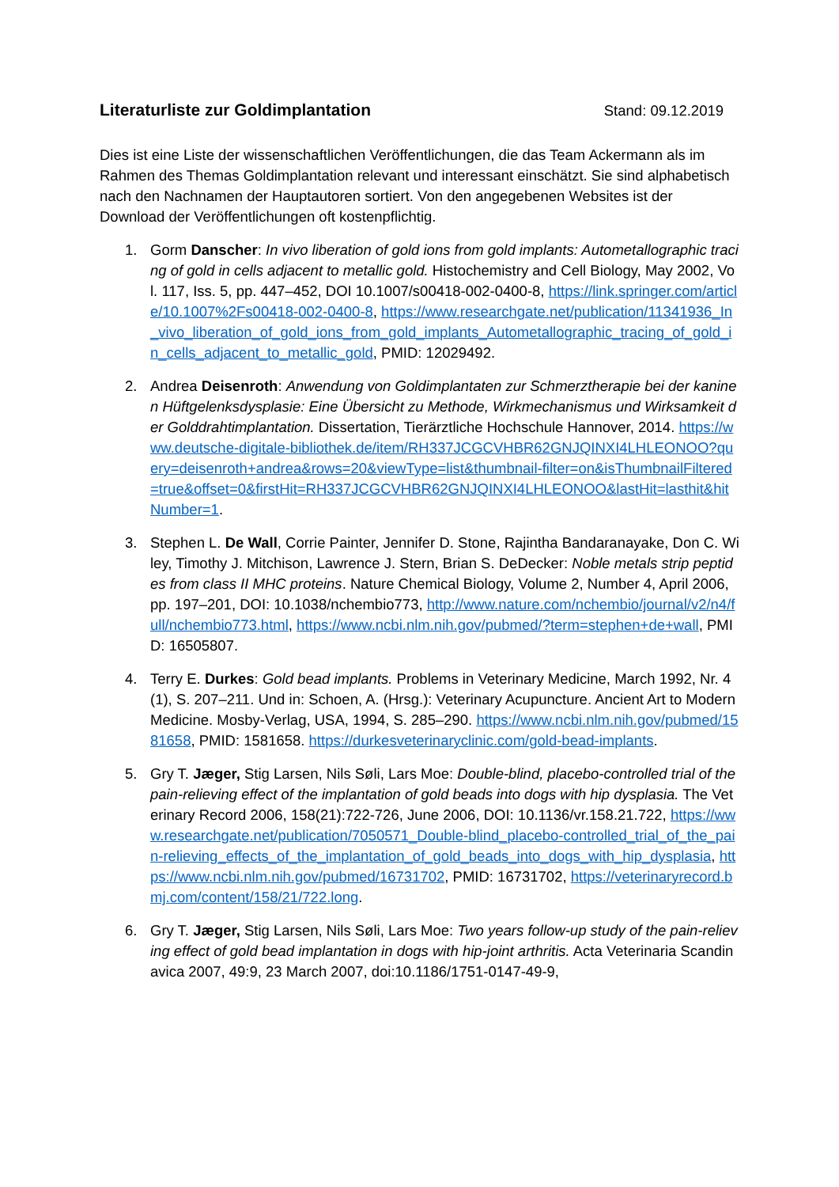Literaturliste zur Goldimplantation
Stand: 09.12.2019
Dies ist eine Liste der wissenschaftlichen Veröffentlichungen, die das Team Ackermann als im Rahmen des Themas Goldimplantation relevant und interessant einschätzt. Sie sind alphabetisch nach den Nachnamen der Hauptautoren sortiert. Von den angegebenen Websites ist der Download der Veröffentlichungen oft kostenpflichtig.
1. Gorm Danscher: In vivo liberation of gold ions from gold implants: Autometallographic tracing of gold in cells adjacent to metallic gold. Histochemistry and Cell Biology, May 2002, Vol. 117, Iss. 5, pp. 447–452, DOI 10.1007/s00418-002-0400-8, https://link.springer.com/article/10.1007%2Fs00418-002-0400-8, https://www.researchgate.net/publication/11341936_In_vivo_liberation_of_gold_ions_from_gold_implants_Autometallographic_tracing_of_gold_in_cells_adjacent_to_metallic_gold, PMID: 12029492.
2. Andrea Deisenroth: Anwendung von Goldimplantaten zur Schmerztherapie bei der kaninen Hüftgelenksdysplasie: Eine Übersicht zu Methode, Wirkmechanismus und Wirksamkeit der Golddrahtimplantation. Dissertation, Tierärztliche Hochschule Hannover, 2014. https://www.deutsche-digitale-bibliothek.de/item/RH337JCGCVHBR62GNJQINXI4LHLEONOO?query=deisenroth+andrea&rows=20&viewType=list&thumbnail-filter=on&isThumbnailFiltered=true&offset=0&firstHit=RH337JCGCVHBR62GNJQINXI4LHLEONOO&lastHit=lasthit&hitNumber=1.
3. Stephen L. De Wall, Corrie Painter, Jennifer D. Stone, Rajintha Bandaranayake, Don C. Wiley, Timothy J. Mitchison, Lawrence J. Stern, Brian S. DeDecker: Noble metals strip peptides from class II MHC proteins. Nature Chemical Biology, Volume 2, Number 4, April 2006, pp. 197–201, DOI: 10.1038/nchembio773, http://www.nature.com/nchembio/journal/v2/n4/full/nchembio773.html, https://www.ncbi.nlm.nih.gov/pubmed/?term=stephen+de+wall, PMID: 16505807.
4. Terry E. Durkes: Gold bead implants. Problems in Veterinary Medicine, March 1992, Nr. 4(1), S. 207–211. Und in: Schoen, A. (Hrsg.): Veterinary Acupuncture. Ancient Art to Modern Medicine. Mosby-Verlag, USA, 1994, S. 285–290. https://www.ncbi.nlm.nih.gov/pubmed/1581658, PMID: 1581658. https://durkesveterinaryclinic.com/gold-bead-implants.
5. Gry T. Jæger, Stig Larsen, Nils Søli, Lars Moe: Double-blind, placebo-controlled trial of the pain-relieving effect of the implantation of gold beads into dogs with hip dysplasia. The Veterinary Record 2006, 158(21):722-726, June 2006, DOI: 10.1136/vr.158.21.722, https://www.researchgate.net/publication/7050571_Double-blind_placebo-controlled_trial_of_the_pain-relieving_effects_of_the_implantation_of_gold_beads_into_dogs_with_hip_dysplasia, https://www.ncbi.nlm.nih.gov/pubmed/16731702, PMID: 16731702, https://veterinaryrecord.bmj.com/content/158/21/722.long.
6. Gry T. Jæger, Stig Larsen, Nils Søli, Lars Moe: Two years follow-up study of the pain-relieving effect of gold bead implantation in dogs with hip-joint arthritis. Acta Veterinaria Scandinavica 2007, 49:9, 23 March 2007, doi:10.1186/1751-0147-49-9,